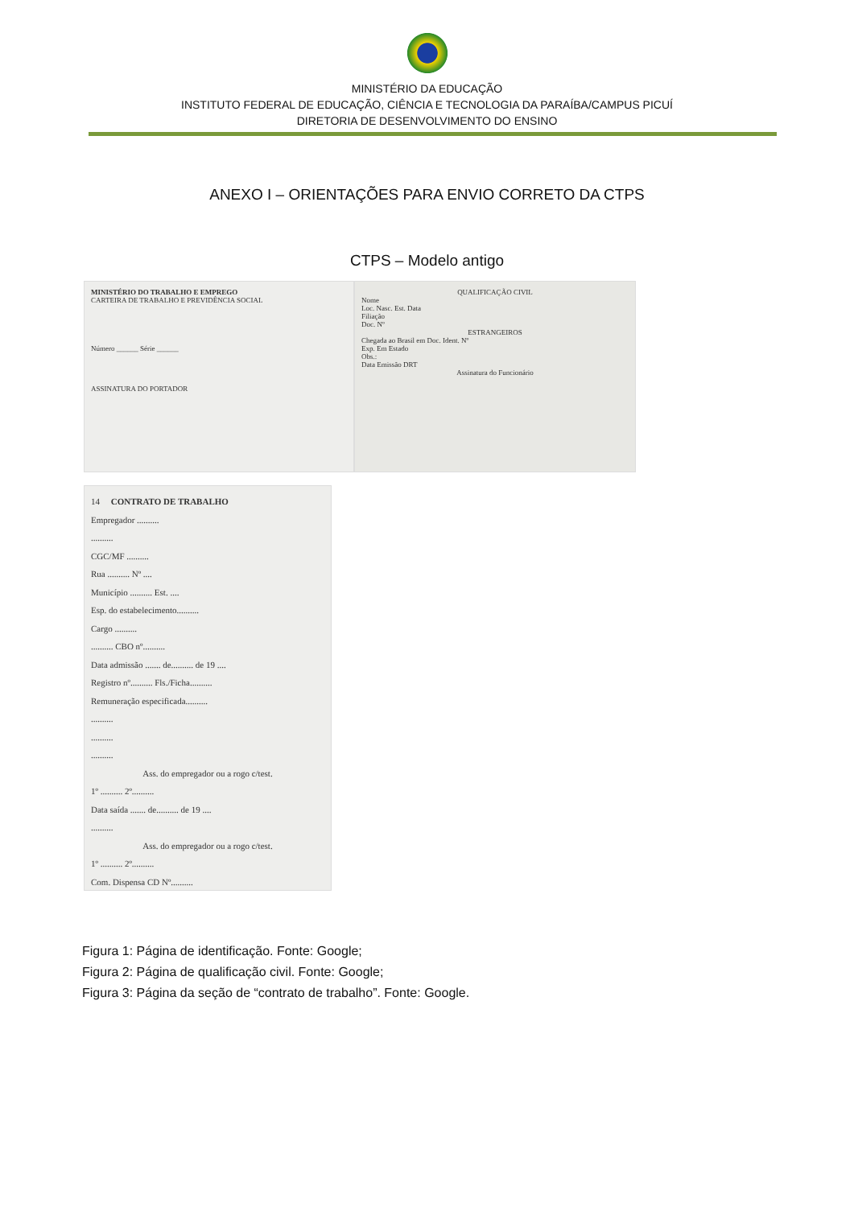MINISTÉRIO DA EDUCAÇÃO
INSTITUTO FEDERAL DE EDUCAÇÃO, CIÊNCIA E TECNOLOGIA DA PARAÍBA/CAMPUS PICUÍ
DIRETORIA DE DESENVOLVIMENTO DO ENSINO
ANEXO I – ORIENTAÇÕES PARA ENVIO CORRETO DA CTPS
CTPS – Modelo antigo
MINISTÉRIO DO TRABALHO E EMPREGO
CARTEIRA DE TRABALHO E PREVIDÊNCIA SOCIAL
Número ______ Série ______
ASSINATURA DO PORTADOR
QUALIFICAÇÃO CIVIL
Nome
Loc. Nasc. Est. Data
Filiação
Doc. Nº
ESTRANGEIROS
Chegada ao Brasil em Doc. Ident. Nº
Exp. Em Estado
Obs.:
Data Emissão DRT
Assinatura do Funcionário
14 CONTRATO DE TRABALHO
Empregador ..........
..........
CGC/MF ..........
Rua .......... Nº ....
Município .......... Est. ....
Esp. do estabelecimento..........
Cargo ..........
.......... CBO nº..........
Data admissão ....... de.......... de 19 ....
Registro nº.......... Fls./Ficha..........
Remuneração especificada..........
..........
..........
..........
Ass. do empregador ou a rogo c/test.
1º .......... 2º..........
Data saída ....... de.......... de 19 ....
..........
Ass. do empregador ou a rogo c/test.
1º .......... 2º..........
Com. Dispensa CD Nº..........
Figura 1: Página de identificação. Fonte: Google;
Figura 2: Página de qualificação civil. Fonte: Google;
Figura 3: Página da seção de “contrato de trabalho”. Fonte: Google.